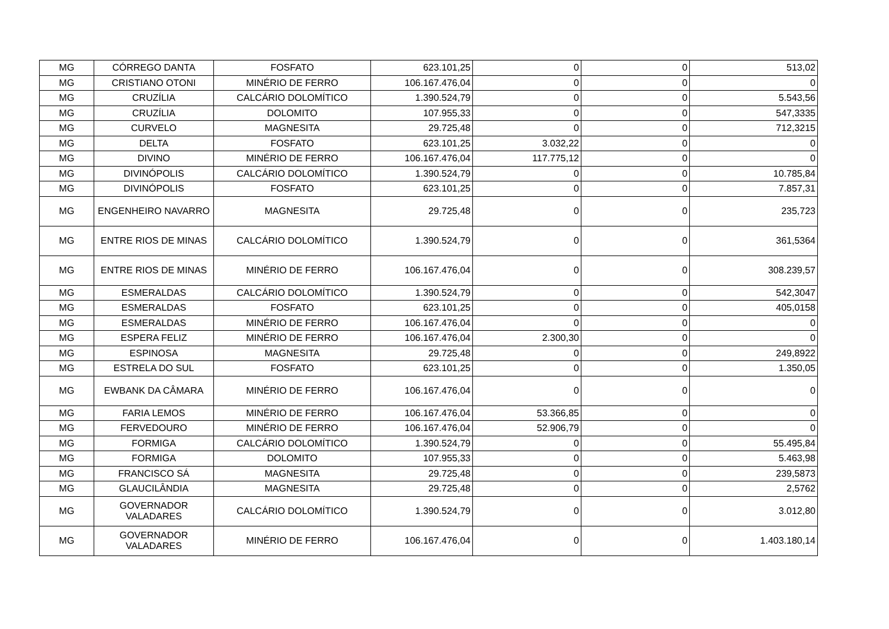| MG | CÓRREGO DANTA | FOSFATO | 623.101,25 | 0 | 0 | 513,02 |
| MG | CRISTIANO OTONI | MINÉRIO DE FERRO | 106.167.476,04 | 0 | 0 | 0 |
| MG | CRUZÍLIA | CALCÁRIO DOLOMÍTICO | 1.390.524,79 | 0 | 0 | 5.543,56 |
| MG | CRUZÍLIA | DOLOMITO | 107.955,33 | 0 | 0 | 547,3335 |
| MG | CURVELO | MAGNESITA | 29.725,48 | 0 | 0 | 712,3215 |
| MG | DELTA | FOSFATO | 623.101,25 | 3.032,22 | 0 | 0 |
| MG | DIVINO | MINÉRIO DE FERRO | 106.167.476,04 | 117.775,12 | 0 | 0 |
| MG | DIVINÓPOLIS | CALCÁRIO DOLOMÍTICO | 1.390.524,79 | 0 | 0 | 10.785,84 |
| MG | DIVINÓPOLIS | FOSFATO | 623.101,25 | 0 | 0 | 7.857,31 |
| MG | ENGENHEIRO NAVARRO | MAGNESITA | 29.725,48 | 0 | 0 | 235,723 |
| MG | ENTRE RIOS DE MINAS | CALCÁRIO DOLOMÍTICO | 1.390.524,79 | 0 | 0 | 361,5364 |
| MG | ENTRE RIOS DE MINAS | MINÉRIO DE FERRO | 106.167.476,04 | 0 | 0 | 308.239,57 |
| MG | ESMERALDAS | CALCÁRIO DOLOMÍTICO | 1.390.524,79 | 0 | 0 | 542,3047 |
| MG | ESMERALDAS | FOSFATO | 623.101,25 | 0 | 0 | 405,0158 |
| MG | ESMERALDAS | MINÉRIO DE FERRO | 106.167.476,04 | 0 | 0 | 0 |
| MG | ESPERA FELIZ | MINÉRIO DE FERRO | 106.167.476,04 | 2.300,30 | 0 | 0 |
| MG | ESPINOSA | MAGNESITA | 29.725,48 | 0 | 0 | 249,8922 |
| MG | ESTRELA DO SUL | FOSFATO | 623.101,25 | 0 | 0 | 1.350,05 |
| MG | EWBANK DA CÂMARA | MINÉRIO DE FERRO | 106.167.476,04 | 0 | 0 | 0 |
| MG | FARIA LEMOS | MINÉRIO DE FERRO | 106.167.476,04 | 53.366,85 | 0 | 0 |
| MG | FERVEDOURO | MINÉRIO DE FERRO | 106.167.476,04 | 52.906,79 | 0 | 0 |
| MG | FORMIGA | CALCÁRIO DOLOMÍTICO | 1.390.524,79 | 0 | 0 | 55.495,84 |
| MG | FORMIGA | DOLOMITO | 107.955,33 | 0 | 0 | 5.463,98 |
| MG | FRANCISCO SÁ | MAGNESITA | 29.725,48 | 0 | 0 | 239,5873 |
| MG | GLAUCILÂNDIA | MAGNESITA | 29.725,48 | 0 | 0 | 2,5762 |
| MG | GOVERNADOR VALADARES | CALCÁRIO DOLOMÍTICO | 1.390.524,79 | 0 | 0 | 3.012,80 |
| MG | GOVERNADOR VALADARES | MINÉRIO DE FERRO | 106.167.476,04 | 0 | 0 | 1.403.180,14 |